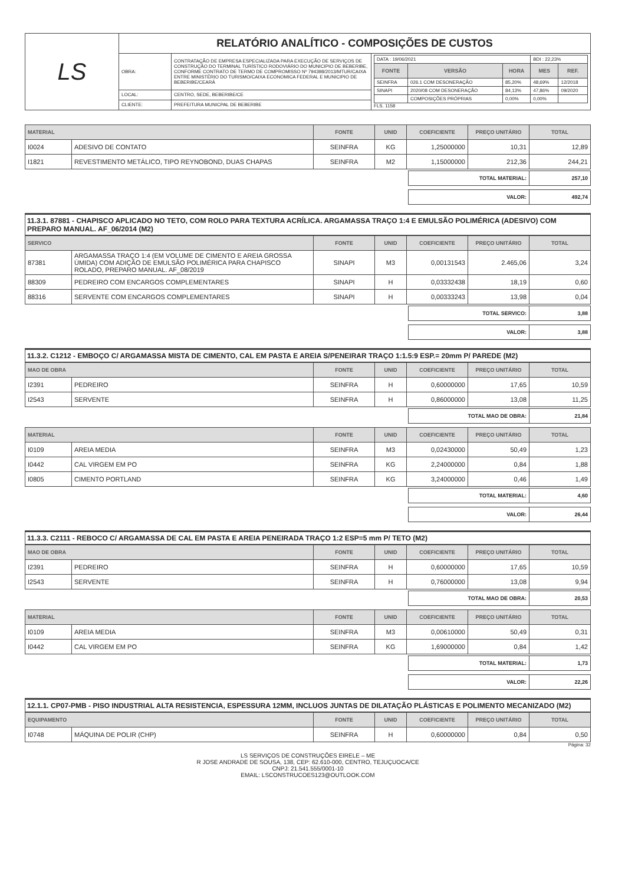| LS | RELATÓRIO ANALÍTICO - COMPOSIÇÕES DE CUSTOS | | |
| | OBRA: | CONTRATAÇÃO DE EMPRESA ESPECIALIZADA PARA EXECUÇÃO DE SERVIÇOS DE CONSTRUÇÃO DO TERMINAL TURÍSTICO RODOVIÁRIO DO MUNICIPIO DE BEBERIBE, CONFORME CONTRATO DE TERMO DE COMPROMISSO Nº 794398/2013/MTUR/CAIXA ENTRE MINISTÉRIO DO TURISMO/CAIXA ECONOMICA FEDERAL E MUNICIPIO DE BEBERIBE/CEARÁ | / DATA : 19/06/2021 / / / BDI : 22,23% / / / FONTE / VERSÃO / HORA / MES / REF. / / SEINFRA / 026.1 COM DESONERAÇÃO / 85,20% / 48,69% / 12/2018 / / SINAPI / 2020/08 COM DESONERAÇÃO / 84,13% / 47,86% / 09/2020 / / / COMPOSIÇÕES PRÓPRIAS / 0,00% / 0,00% / / FLS. 1158 |
| | LOCAL: | CENTRO, SEDE, BEBERIBE/CE | |
| | CLIENTE: | PREFEITURA MUNICPAL DE BEBERIBE | |
| MATERIAL | | FONTE | UNID | COEFICIENTE | PREÇO UNITÁRIO | TOTAL |
| --- | --- | --- | --- | --- | --- | --- |
| I0024 | ADESIVO DE CONTATO | SEINFRA | KG | 1,25000000 | 10,31 | 12,89 |
| I1821 | REVESTIMENTO METÁLICO, TIPO REYNOBOND, DUAS CHAPAS | SEINFRA | M2 | 1,15000000 | 212,36 | 244,21 |
| TOTAL MATERIAL: | 257,10 |
| VALOR: | 492,74 |
11.3.1. 87881 - CHAPISCO APLICADO NO TETO, COM ROLO PARA TEXTURA ACRÍLICA. ARGAMASSA TRAÇO 1:4 E EMULSÃO POLIMÉRICA (ADESIVO) COM PREPARO MANUAL. AF_06/2014 (M2)
| SERVICO | | FONTE | UNID | COEFICIENTE | PREÇO UNITÁRIO | TOTAL |
| --- | --- | --- | --- | --- | --- | --- |
| 87381 | ARGAMASSA TRAÇO 1:4 (EM VOLUME DE CIMENTO E AREIA GROSSA ÚMIDA) COM ADIÇÃO DE EMULSÃO POLIMÉRICA PARA CHAPISCO ROLADO, PREPARO MANUAL. AF_08/2019 | SINAPI | M3 | 0,00131543 | 2.465,06 | 3,24 |
| 88309 | PEDREIRO COM ENCARGOS COMPLEMENTARES | SINAPI | H | 0,03332438 | 18,19 | 0,60 |
| 88316 | SERVENTE COM ENCARGOS COMPLEMENTARES | SINAPI | H | 0,00333243 | 13,98 | 0,04 |
| TOTAL SERVICO: | 3,88 |
| VALOR: | 3,88 |
11.3.2. C1212 - EMBOÇO C/ ARGAMASSA MISTA DE CIMENTO, CAL EM PASTA E AREIA S/PENEIRAR TRAÇO 1:1.5:9 ESP.= 20mm P/ PAREDE (M2)
| MAO DE OBRA | | FONTE | UNID | COEFICIENTE | PREÇO UNITÁRIO | TOTAL |
| --- | --- | --- | --- | --- | --- | --- |
| I2391 | PEDREIRO | SEINFRA | H | 0,60000000 | 17,65 | 10,59 |
| I2543 | SERVENTE | SEINFRA | H | 0,86000000 | 13,08 | 11,25 |
| TOTAL MAO DE OBRA: | 21,84 |
| MATERIAL | | FONTE | UNID | COEFICIENTE | PREÇO UNITÁRIO | TOTAL |
| --- | --- | --- | --- | --- | --- | --- |
| I0109 | AREIA MEDIA | SEINFRA | M3 | 0,02430000 | 50,49 | 1,23 |
| I0442 | CAL VIRGEM EM PO | SEINFRA | KG | 2,24000000 | 0,84 | 1,88 |
| I0805 | CIMENTO PORTLAND | SEINFRA | KG | 3,24000000 | 0,46 | 1,49 |
| TOTAL MATERIAL: | 4,60 |
| VALOR: | 26,44 |
11.3.3. C2111 - REBOCO C/ ARGAMASSA DE CAL EM PASTA E AREIA PENEIRADA TRAÇO 1:2 ESP=5 mm P/ TETO (M2)
| MAO DE OBRA | | FONTE | UNID | COEFICIENTE | PREÇO UNITÁRIO | TOTAL |
| --- | --- | --- | --- | --- | --- | --- |
| I2391 | PEDREIRO | SEINFRA | H | 0,60000000 | 17,65 | 10,59 |
| I2543 | SERVENTE | SEINFRA | H | 0,76000000 | 13,08 | 9,94 |
| TOTAL MAO DE OBRA: | 20,53 |
| MATERIAL | | FONTE | UNID | COEFICIENTE | PREÇO UNITÁRIO | TOTAL |
| --- | --- | --- | --- | --- | --- | --- |
| I0109 | AREIA MEDIA | SEINFRA | M3 | 0,00610000 | 50,49 | 0,31 |
| I0442 | CAL VIRGEM EM PO | SEINFRA | KG | 1,69000000 | 0,84 | 1,42 |
| TOTAL MATERIAL: | 1,73 |
| VALOR: | 22,26 |
12.1.1. CP07-PMB - PISO INDUSTRIAL ALTA RESISTENCIA, ESPESSURA 12MM, INCLUOS JUNTAS DE DILATAÇÃO PLÁSTICAS E POLIMENTO MECANIZADO (M2)
| EQUIPAMENTO | | FONTE | UNID | COEFICIENTE | PREÇO UNITÁRIO | TOTAL |
| --- | --- | --- | --- | --- | --- | --- |
| I0748 | MÁQUINA DE POLIR (CHP) | SEINFRA | H | 0,60000000 | 0,84 | 0,50 |
Página: 32
LS SERVIÇOS DE CONSTRUÇÕES EIRELE – ME
R JOSE ANDRADE DE SOUSA, 138, CEP: 62.610-000, CENTRO, TEJUÇUOCA/CE
CNPJ: 21.541.555/0001-10
EMAIL: LSCONSTRUCOES123@OUTLOOK.COM